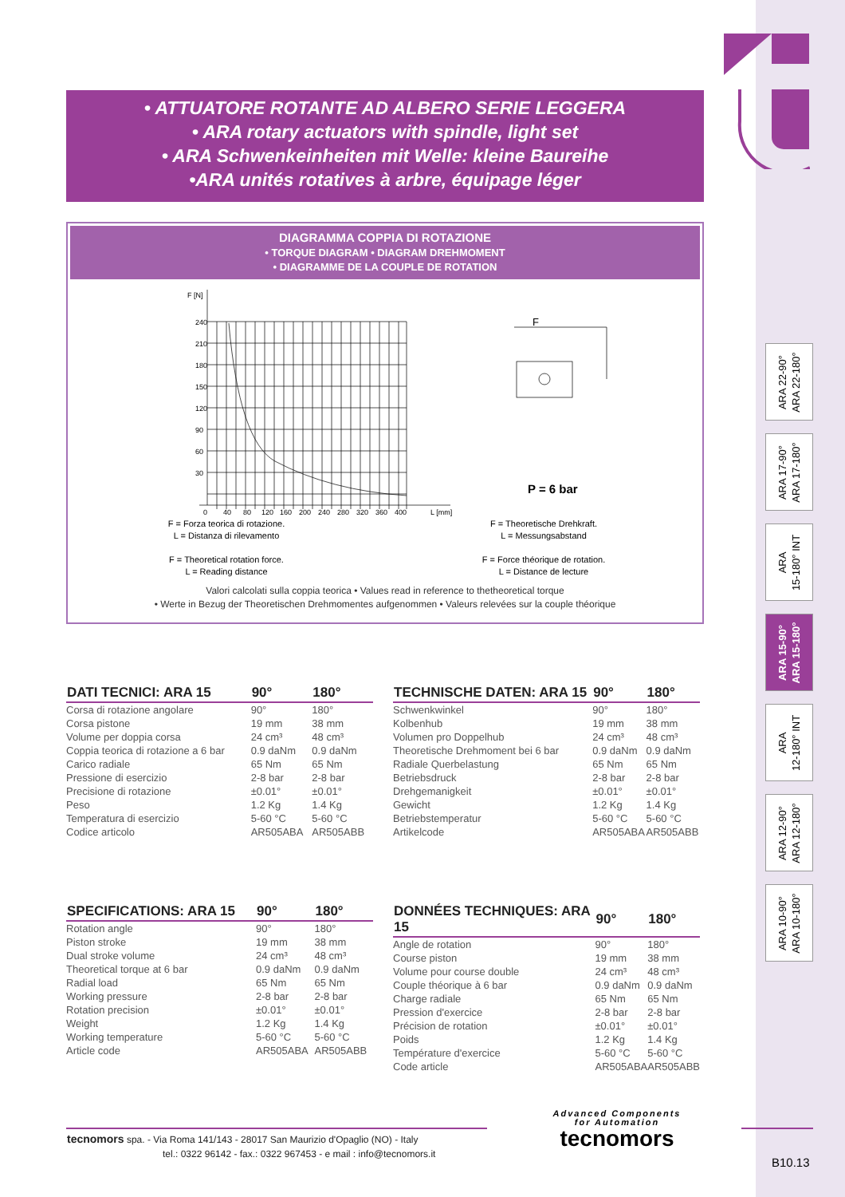• ATTUATORE ROTANTE AD ALBERO SERIE LEGGERA
• ARA rotary actuators with spindle, light set
• ARA Schwenkeinheiten mit Welle: kleine Baureihe
•ARA unités rotatives à arbre, équipage léger
DIAGRAMMA COPPIA DI ROTAZIONE
• TORQUE DIAGRAM • DIAGRAM DREHMOMENT
• DIAGRAMME DE LA COUPLE DE ROTATION
F [N]
240
210
180
150
120
90
60
30
0
40
80
120
160
200
240
280
320
360
400
L [mm]
F
P = 6 bar
F = Forza teorica di rotazione.
L = Distanza di rilevamento
F = Theoretical rotation force.
L = Reading distance
F = Theoretische Drehkraft.
L = Messungsabstand
F = Force théorique de rotation.
L = Distance de lecture
Valori calcolati sulla coppia teorica • Values read in reference to thetheoretical torque
• Werte in Bezug der Theoretischen Drehmomentes aufgenommen • Valeurs relevées sur la couple théorique
ARA 22-90°
ARA 22-180°
ARA 17-90°
ARA 17-180°
ARA
15-180° INT
ARA 15-90°
ARA 15-180°
ARA
12-180° INT
ARA 12-90°
ARA 12-180°
ARA 10-90°
ARA 10-180°
| DATI TECNICI: ARA 15 | 90° | 180° |
| --- | --- | --- |
| Corsa di rotazione angolare | 90° | 180° |
| Corsa pistone | 19 mm | 38 mm |
| Volume per doppia corsa | 24 cm³ | 48 cm³ |
| Coppia teorica di rotazione a 6 bar | 0.9 daNm | 0.9 daNm |
| Carico radiale | 65 Nm | 65 Nm |
| Pressione di esercizio | 2-8 bar | 2-8 bar |
| Precisione di rotazione | ±0.01° | ±0.01° |
| Peso | 1.2 Kg | 1.4 Kg |
| Temperatura di esercizio | 5-60 °C | 5-60 °C |
| Codice articolo | AR505ABA | AR505ABB |
| TECHNISCHE DATEN: ARA 15 | 90° | 180° |
| --- | --- | --- |
| Schwenkwinkel | 90° | 180° |
| Kolbenhub | 19 mm | 38 mm |
| Volumen pro Doppelhub | 24 cm³ | 48 cm³ |
| Theoretische Drehmoment bei 6 bar | 0.9 daNm | 0.9 daNm |
| Radiale Querbelastung | 65 Nm | 65 Nm |
| Betriebsdruck | 2-8 bar | 2-8 bar |
| Drehgemanigkeit | ±0.01° | ±0.01° |
| Gewicht | 1.2 Kg | 1.4 Kg |
| Betriebstemperatur | 5-60 °C | 5-60 °C |
| Artikelcode | AR505ABA | AR505ABB |
| SPECIFICATIONS: ARA 15 | 90° | 180° |
| --- | --- | --- |
| Rotation angle | 90° | 180° |
| Piston stroke | 19 mm | 38 mm |
| Dual stroke volume | 24 cm³ | 48 cm³ |
| Theoretical torque at 6 bar | 0.9 daNm | 0.9 daNm |
| Radial load | 65 Nm | 65 Nm |
| Working pressure | 2-8 bar | 2-8 bar |
| Rotation precision | ±0.01° | ±0.01° |
| Weight | 1.2 Kg | 1.4 Kg |
| Working temperature | 5-60 °C | 5-60 °C |
| Article code | AR505ABA | AR505ABB |
| DONNÉES TECHNIQUES: ARA 15 | 90° | 180° |
| --- | --- | --- |
| Angle de rotation | 90° | 180° |
| Course piston | 19 mm | 38 mm |
| Volume pour course double | 24 cm³ | 48 cm³ |
| Couple théorique à 6 bar | 0.9 daNm | 0.9 daNm |
| Charge radiale | 65 Nm | 65 Nm |
| Pression d'exercice | 2-8 bar | 2-8 bar |
| Précision de rotation | ±0.01° | ±0.01° |
| Poids | 1.2 Kg | 1.4 Kg |
| Température d'exercice | 5-60 °C | 5-60 °C |
| Code article | AR505ABA | AR505ABB |
tecnomors spa. - Via Roma 141/143 - 28017 San Maurizio d'Opaglio (NO) - Italy
tel.: 0322 96142 - fax.: 0322 967453 - e mail : info@tecnomors.it
Advanced Components
for Automation
tecnomors
B10.13